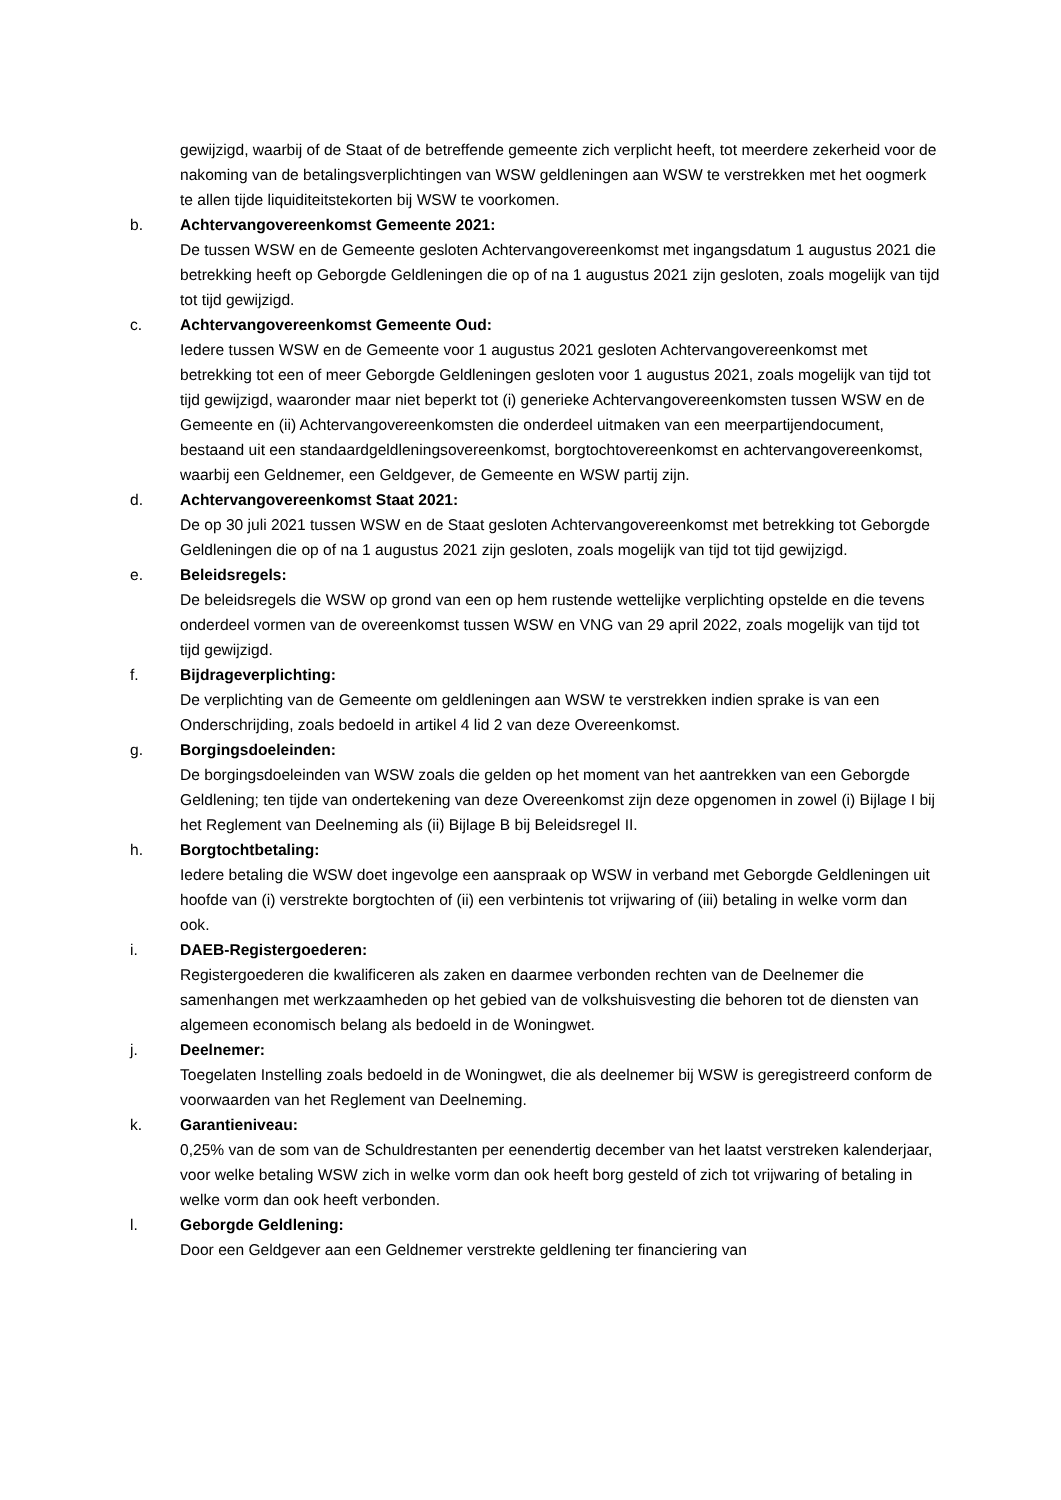gewijzigd, waarbij of de Staat of de betreffende gemeente zich verplicht heeft, tot meerdere zekerheid voor de nakoming van de betalingsverplichtingen van WSW geldleningen aan WSW te verstrekken met het oogmerk te allen tijde liquiditeitstekorten bij WSW te voorkomen.
b. Achtervangovereenkomst Gemeente 2021:
De tussen WSW en de Gemeente gesloten Achtervangovereenkomst met ingangsdatum 1 augustus 2021 die betrekking heeft op Geborgde Geldleningen die op of na 1 augustus 2021 zijn gesloten, zoals mogelijk van tijd tot tijd gewijzigd.
c. Achtervangovereenkomst Gemeente Oud:
Iedere tussen WSW en de Gemeente voor 1 augustus 2021 gesloten Achtervangovereenkomst met betrekking tot een of meer Geborgde Geldleningen gesloten voor 1 augustus 2021, zoals mogelijk van tijd tot tijd gewijzigd, waaronder maar niet beperkt tot (i) generieke Achtervangovereenkomsten tussen WSW en de Gemeente en (ii) Achtervangovereenkomsten die onderdeel uitmaken van een meerpartijendocument, bestaand uit een standaardgeldleningsovereenkomst, borgtochtovereenkomst en achtervangovereenkomst, waarbij een Geldnemer, een Geldgever, de Gemeente en WSW partij zijn.
d. Achtervangovereenkomst Staat 2021:
De op 30 juli 2021 tussen WSW en de Staat gesloten Achtervangovereenkomst met betrekking tot Geborgde Geldleningen die op of na 1 augustus 2021 zijn gesloten, zoals mogelijk van tijd tot tijd gewijzigd.
e. Beleidsregels:
De beleidsregels die WSW op grond van een op hem rustende wettelijke verplichting opstelde en die tevens onderdeel vormen van de overeenkomst tussen WSW en VNG van 29 april 2022, zoals mogelijk van tijd tot tijd gewijzigd.
f. Bijdrageverplichting:
De verplichting van de Gemeente om geldleningen aan WSW te verstrekken indien sprake is van een Onderschrijding, zoals bedoeld in artikel 4 lid 2 van deze Overeenkomst.
g. Borgingsdoeleinden:
De borgingsdoeleinden van WSW zoals die gelden op het moment van het aantrekken van een Geborgde Geldlening; ten tijde van ondertekening van deze Overeenkomst zijn deze opgenomen in zowel (i) Bijlage I bij het Reglement van Deelneming als (ii) Bijlage B bij Beleidsregel II.
h. Borgtochtbetaling:
Iedere betaling die WSW doet ingevolge een aanspraak op WSW in verband met Geborgde Geldleningen uit hoofde van (i) verstrekte borgtochten of (ii) een verbintenis tot vrijwaring of (iii) betaling in welke vorm dan ook.
i. DAEB-Registergoederen:
Registergoederen die kwalificeren als zaken en daarmee verbonden rechten van de Deelnemer die samenhangen met werkzaamheden op het gebied van de volkshuisvesting die behoren tot de diensten van algemeen economisch belang als bedoeld in de Woningwet.
j. Deelnemer:
Toegelaten Instelling zoals bedoeld in de Woningwet, die als deelnemer bij WSW is geregistreerd conform de voorwaarden van het Reglement van Deelneming.
k. Garantieniveau:
0,25% van de som van de Schuldrestanten per eenendertig december van het laatst verstreken kalenderjaar, voor welke betaling WSW zich in welke vorm dan ook heeft borg gesteld of zich tot vrijwaring of betaling in welke vorm dan ook heeft verbonden.
l. Geborgde Geldlening:
Door een Geldgever aan een Geldnemer verstrekte geldlening ter financiering van